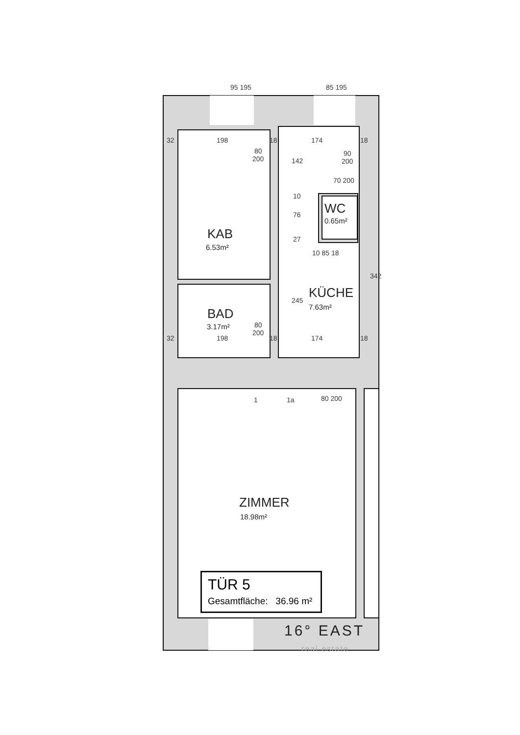95 195 85 195
32 198 18 174 18
80
200
90
200
142
70 200
10
76
27
WC
0.65m²
KAB
6.53m²
10 85 18
342
KÜCHE
7.63m²
245
BAD
3.17m²
80
200
32 198 18 174 18
1 1a 80 200
ZIMMER
18.98m²
TÜR 5
Gesamtfläche: 36.96 m²
16° EAST
real estate